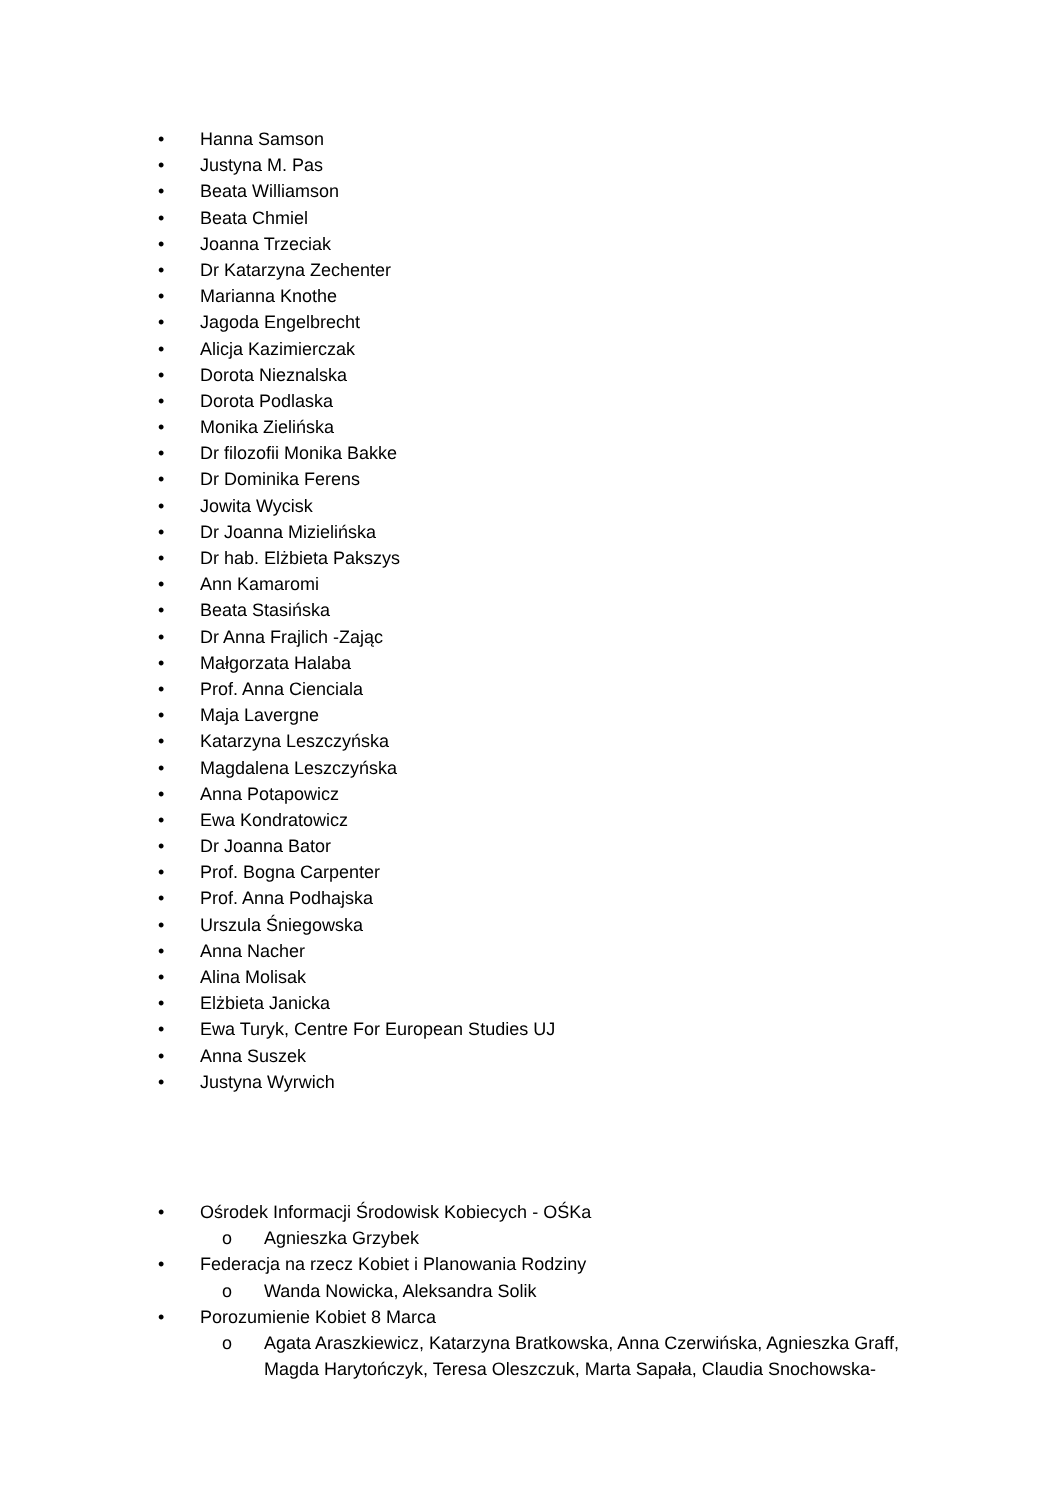• Hanna Samson
• Justyna M. Pas
• Beata Williamson
• Beata Chmiel
• Joanna Trzeciak
• Dr Katarzyna Zechenter
• Marianna Knothe
• Jagoda Engelbrecht
• Alicja Kazimierczak
• Dorota Nieznalska
• Dorota Podlaska
• Monika Zielińska
• Dr filozofii Monika Bakke
• Dr Dominika Ferens
• Jowita Wycisk
• Dr Joanna Mizielińska
• Dr hab. Elżbieta Pakszys
• Ann Kamaromi
• Beata Stasińska
• Dr Anna Frajlich -Zając
• Małgorzata Halaba
• Prof. Anna Cienciala
• Maja Lavergne
• Katarzyna Leszczyńska
• Magdalena Leszczyńska
• Anna Potapowicz
• Ewa Kondratowicz
• Dr Joanna Bator
• Prof. Bogna Carpenter
• Prof. Anna Podhajska
• Urszula Śniegowska
• Anna Nacher
• Alina Molisak
• Elżbieta Janicka
• Ewa Turyk, Centre For European Studies UJ
• Anna Suszek
• Justyna Wyrwich
• Ośrodek Informacji Środowisk Kobiecych - OŚKa
o Agnieszka Grzybek
• Federacja na rzecz Kobiet i Planowania Rodziny
o Wanda Nowicka, Aleksandra Solik
• Porozumienie Kobiet 8 Marca
o Agata Araszkiewicz, Katarzyna Bratkowska, Anna Czerwińska, Agnieszka Graff, Magda Harytończyk, Teresa Oleszczuk, Marta Sapała, Claudia Snochowska-